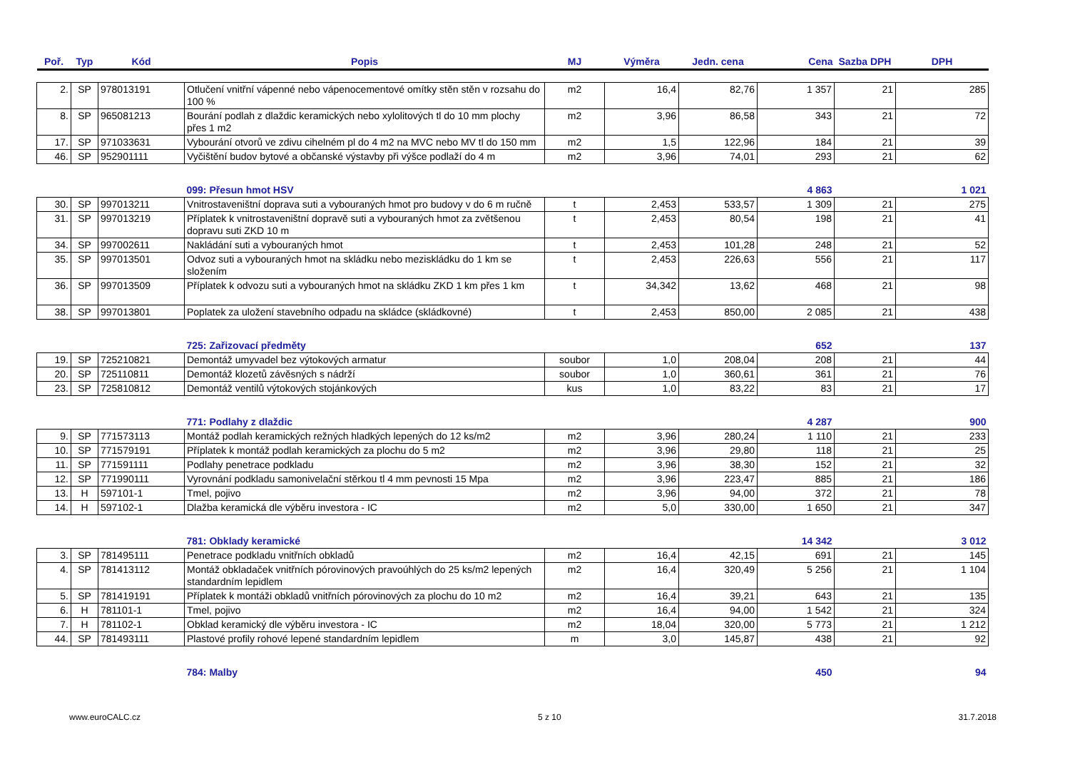| Poř. | Typ | Kód | Popis | MJ | Výměra | Jedn. cena | Cena | Sazba DPH | DPH |
| --- | --- | --- | --- | --- | --- | --- | --- | --- | --- |
| 2. | SP | 978013191 | Otlučení vnitřní vápenné nebo vápenocementové omítky stěn stěn v rozsahu do 100 % | m2 | 16,4 | 82,76 | 1 357 | 21 | 285 |
| 8. | SP | 965081213 | Bourání podlah z dlaždic keramických nebo xylolitových tl do 10 mm plochy přes 1 m2 | m2 | 3,96 | 86,58 | 343 | 21 | 72 |
| 17. | SP | 971033631 | Vybourání otvorů ve zdivu cihelném pl do 4 m2 na MVC nebo MV tl do 150 mm | m2 | 1,5 | 122,96 | 184 | 21 | 39 |
| 46. | SP | 952901111 | Vyčištění budov bytové a občanské výstavby při výšce podlaží do 4 m | m2 | 3,96 | 74,01 | 293 | 21 | 62 |
| | | | 099: Přesun hmot HSV | | | | 4 863 | | 1 021 |
| 30. | SP | 997013211 | Vnitrostaveništní doprava suti a vybouraných hmot pro budovy v do 6 m ručně | t | 2,453 | 533,57 | 1 309 | 21 | 275 |
| 31. | SP | 997013219 | Příplatek k vnitrostaveništní dopravě suti a vybouraných hmot za zvětšenou dopravu suti ZKD 10 m | t | 2,453 | 80,54 | 198 | 21 | 41 |
| 34. | SP | 997002611 | Nakládání suti a vybouraných hmot | t | 2,453 | 101,28 | 248 | 21 | 52 |
| 35. | SP | 997013501 | Odvoz suti a vybouraných hmot na skládku nebo meziskládku do 1 km se složením | t | 2,453 | 226,63 | 556 | 21 | 117 |
| 36. | SP | 997013509 | Příplatek k odvozu suti a vybouraných hmot na skládku ZKD 1 km přes 1 km | t | 34,342 | 13,62 | 468 | 21 | 98 |
| 38. | SP | 997013801 | Poplatek za uložení stavebního odpadu na skládce (skládkovné) | t | 2,453 | 850,00 | 2 085 | 21 | 438 |
| | | | 725: Zařizovací předměty | | | | 652 | | 137 |
| 19. | SP | 725210821 | Demontáž umyvadel bez výtokových armatur | soubor | 1,0 | 208,04 | 208 | 21 | 44 |
| 20. | SP | 725110811 | Demontáž klozetů závěsných s nádrží | soubor | 1,0 | 360,61 | 361 | 21 | 76 |
| 23. | SP | 725810812 | Demontáž ventilů výtokových stojánkových | kus | 1,0 | 83,22 | 83 | 21 | 17 |
| | | | 771: Podlahy z dlaždic | | | | 4 287 | | 900 |
| 9. | SP | 771573113 | Montáž podlah keramických režných hladkých lepených do 12 ks/m2 | m2 | 3,96 | 280,24 | 1 110 | 21 | 233 |
| 10. | SP | 771579191 | Příplatek k montáž podlah keramických za plochu do 5 m2 | m2 | 3,96 | 29,80 | 118 | 21 | 25 |
| 11. | SP | 771591111 | Podlahy penetrace podkladu | m2 | 3,96 | 38,30 | 152 | 21 | 32 |
| 12. | SP | 771990111 | Vyrovnání podkladu samonivelační stěrkou tl 4 mm pevnosti 15 Mpa | m2 | 3,96 | 223,47 | 885 | 21 | 186 |
| 13. | H | 597101-1 | Tmel, pojivo | m2 | 3,96 | 94,00 | 372 | 21 | 78 |
| 14. | H | 597102-1 | Dlažba keramická dle výběru investora - IC | m2 | 5,0 | 330,00 | 1 650 | 21 | 347 |
| | | | 781: Obklady keramické | | | | 14 342 | | 3 012 |
| 3. | SP | 781495111 | Penetrace podkladu vnitřních obkladů | m2 | 16,4 | 42,15 | 691 | 21 | 145 |
| 4. | SP | 781413112 | Montáž obkladaček vnitřních pórovinových pravoúhlých do 25 ks/m2 lepených standardním lepidlem | m2 | 16,4 | 320,49 | 5 256 | 21 | 1 104 |
| 5. | SP | 781419191 | Příplatek k montáži obkladů vnitřních pórovinových za plochu do 10 m2 | m2 | 16,4 | 39,21 | 643 | 21 | 135 |
| 6. | H | 781101-1 | Tmel, pojivo | m2 | 16,4 | 94,00 | 1 542 | 21 | 324 |
| 7. | H | 781102-1 | Obklad keramický dle výběru investora - IC | m2 | 18,04 | 320,00 | 5 773 | 21 | 1 212 |
| 44. | SP | 781493111 | Plastové profily rohové lepené standardním lepidlem | m | 3,0 | 145,87 | 438 | 21 | 92 |
| | | | 784: Malby | | | | 450 | | 94 |
www.euroCALC.cz 5 z 10 31.7.2018